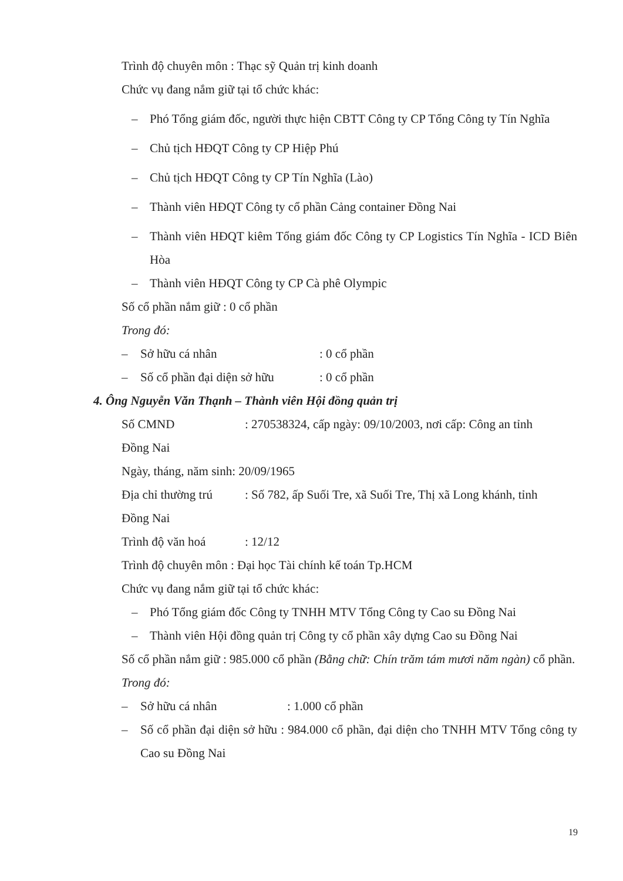Trình độ chuyên môn : Thạc sỹ Quản trị kinh doanh
Chức vụ đang nắm giữ tại tổ chức khác:
– Phó Tổng giám đốc, người thực hiện CBTT Công ty CP Tổng Công ty Tín Nghĩa
– Chủ tịch HĐQT Công ty CP Hiệp Phú
– Chủ tịch HĐQT Công ty CP Tín Nghĩa (Lào)
– Thành viên HĐQT Công ty cổ phần Cảng container Đồng Nai
– Thành viên HĐQT kiêm Tổng giám đốc Công ty CP Logistics Tín Nghĩa - ICD Biên Hòa
– Thành viên HĐQT Công ty CP Cà phê Olympic
Số cổ phần nắm giữ : 0 cổ phần
Trong đó:
– Sở hữu cá nhân: 0 cổ phần
– Số cổ phần đại diện sở hữu: 0 cổ phần
4. Ông Nguyễn Văn Thạnh – Thành viên Hội đồng quản trị
Số CMND: 270538324, cấp ngày: 09/10/2003, nơi cấp: Công an tỉnh
Đồng Nai
Ngày, tháng, năm sinh: 20/09/1965
Địa chỉ thường trú: Số 782, ấp Suối Tre, xã Suối Tre, Thị xã Long khánh, tỉnh
Đồng Nai
Trình độ văn hoá: 12/12
Trình độ chuyên môn : Đại học Tài chính kế toán Tp.HCM
Chức vụ đang nắm giữ tại tổ chức khác:
– Phó Tổng giám đốc Công ty TNHH MTV Tổng Công ty Cao su Đồng Nai
– Thành viên Hội đồng quản trị Công ty cổ phần xây dựng Cao su Đồng Nai
Số cổ phần nắm giữ : 985.000 cổ phần (Bằng chữ: Chín trăm tám mươi năm ngàn) cổ phần.
Trong đó:
– Sở hữu cá nhân: 1.000 cổ phần
– Số cổ phần đại diện sở hữu : 984.000 cổ phần, đại diện cho TNHH MTV Tổng công ty Cao su Đồng Nai
19